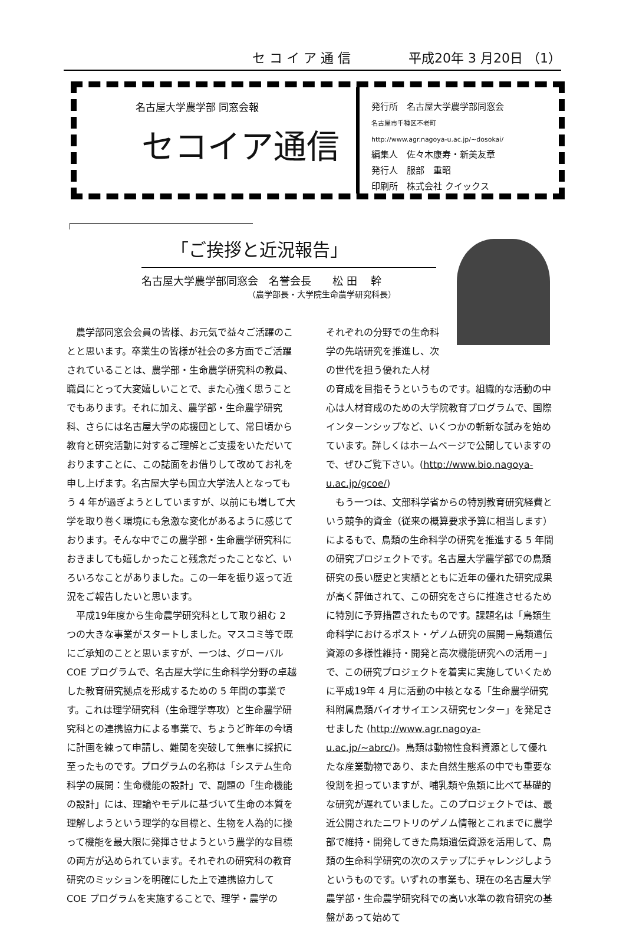セ コ イ ア 通 信 平成20年 3 月20日 （1）
名古屋大学農学部 同窓会報
セコイア通信
発行所　名古屋大学農学部同窓会
名古屋市千種区不老町
http://www.agr.nagoya-u.ac.jp/~dosokai/
編集人　佐々木康寿・新美友章
発行人　服部　重昭
印刷所　株式会社 クイックス
「ご挨拶と近況報告」
名古屋大学農学部同窓会　名誉会長　　松 田　 幹
（農学部長・大学院生命農学研究科長）
農学部同窓会会員の皆様、お元気で益々ご活躍のことと思います。卒業生の皆様が社会の多方面でご活躍されていることは、農学部・生命農学研究科の教員、職員にとって大変嬉しいことで、また心強く思うことでもあります。それに加え、農学部・生命農学研究科、さらには名古屋大学の応援団として、常日頃から教育と研究活動に対するご理解とご支援をいただいておりますことに、この誌面をお借りして改めてお礼を申し上げます。名古屋大学も国立大学法人となってもう 4 年が過ぎようとしていますが、以前にも増して大学を取り巻く環境にも急激な変化があるように感じております。そんな中でこの農学部・生命農学研究科におきましても嬉しかったこと残念だったことなど、いろいろなことがありました。この一年を振り返って近況をご報告したいと思います。
平成19年度から生命農学研究科として取り組む 2 つの大きな事業がスタートしました。マスコミ等で既にご承知のことと思いますが、一つは、グローバル COE プログラムで、名古屋大学に生命科学分野の卓越した教育研究拠点を形成するための 5 年間の事業です。これは理学研究科（生命理学専攻）と生命農学研究科との連携協力による事業で、ちょうど昨年の今頃に計画を練って申請し、難関を突破して無事に採択に至ったものです。プログラムの名称は「システム生命科学の展開：生命機能の設計」で、副題の「生命機能の設計」には、理論やモデルに基づいて生命の本質を理解しようという理学的な目標と、生物を人為的に操って機能を最大限に発揮させようという農学的な目標の両方が込められています。それぞれの研究科の教育研究のミッションを明確にした上で連携協力して COE プログラムを実施することで、理学・農学の
それぞれの分野での生命科学の先端研究を推進し、次の世代を担う優れた人材
の育成を目指そうというものです。組織的な活動の中心は人材育成のための大学院教育プログラムで、国際インターンシップなど、いくつかの斬新な試みを始めています。詳しくはホームページで公開していますので、ぜひご覧下さい。(http://www.bio.nagoya-u.ac.jp/gcoe/)
もう一つは、文部科学省からの特別教育研究経費という競争的資金（従来の概算要求予算に相当します）によるもで、鳥類の生命科学の研究を推進する 5 年間の研究プロジェクトです。名古屋大学農学部での鳥類研究の長い歴史と実績とともに近年の優れた研究成果が高く評価されて、この研究をさらに推進させるために特別に予算措置されたものです。課題名は「鳥類生命科学におけるポスト・ゲノム研究の展開－鳥類遺伝資源の多様性維持・開発と高次機能研究への活用－」で、この研究プロジェクトを着実に実施していくために平成19年 4 月に活動の中核となる「生命農学研究科附属鳥類バイオサイエンス研究センター」を発足させました (http://www.agr.nagoya-u.ac.jp/~abrc/)。鳥類は動物性食料資源として優れたな産業動物であり、また自然生態系の中でも重要な役割を担っていますが、哺乳類や魚類に比べて基礎的な研究が遅れていました。このプロジェクトでは、最近公開されたニワトリのゲノム情報とこれまでに農学部で維持・開発してきた鳥類遺伝資源を活用して、鳥類の生命科学研究の次のステップにチャレンジしようというものです。いずれの事業も、現在の名古屋大学農学部・生命農学研究科での高い水準の教育研究の基盤があって始めて